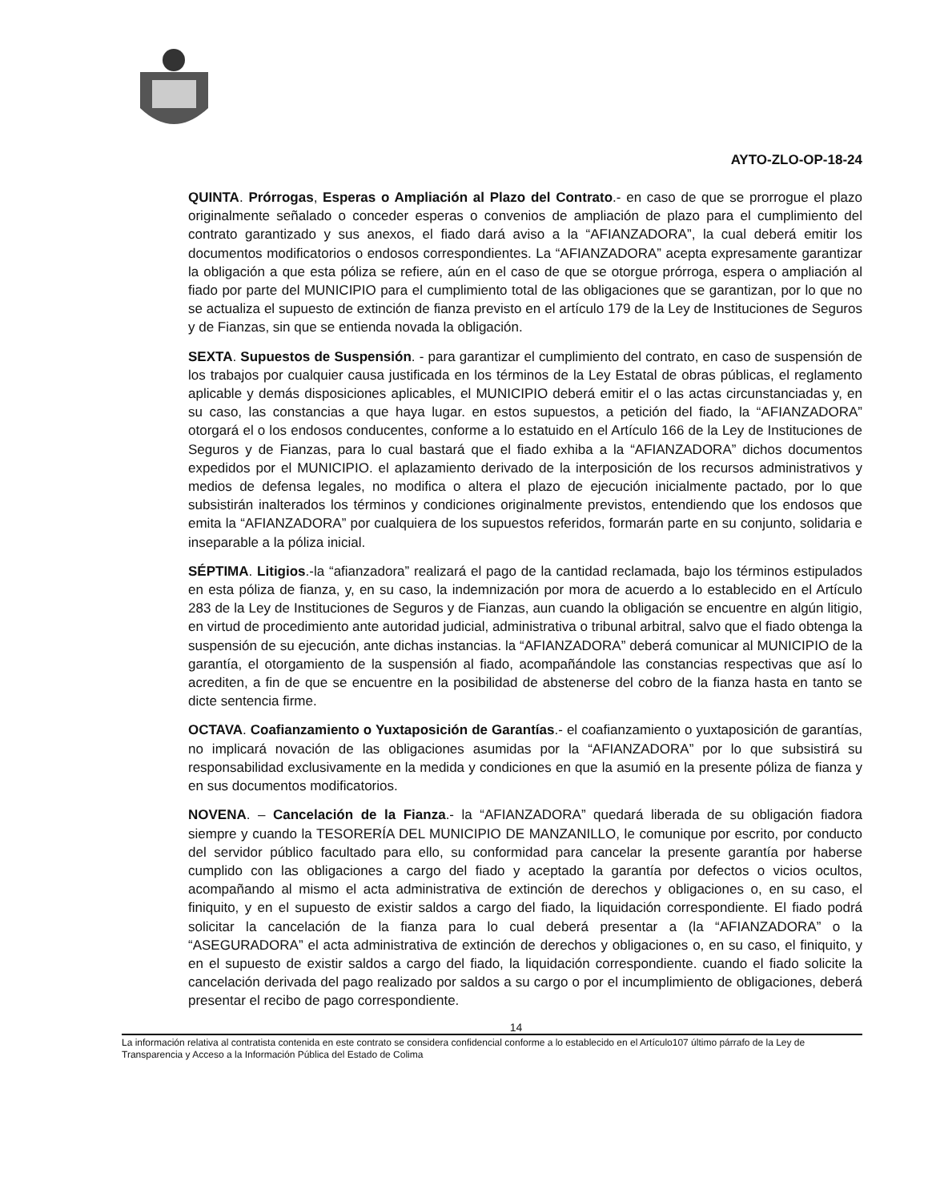AYTO-ZLO-OP-18-24
QUINTA. Prórrogas, Esperas o Ampliación al Plazo del Contrato.- en caso de que se prorrogue el plazo originalmente señalado o conceder esperas o convenios de ampliación de plazo para el cumplimiento del contrato garantizado y sus anexos, el fiado dará aviso a la “AFIANZADORA”, la cual deberá emitir los documentos modificatorios o endosos correspondientes. La “AFIANZADORA” acepta expresamente garantizar la obligación a que esta póliza se refiere, aún en el caso de que se otorgue prórroga, espera o ampliación al fiado por parte del MUNICIPIO para el cumplimiento total de las obligaciones que se garantizan, por lo que no se actualiza el supuesto de extinción de fianza previsto en el artículo 179 de la Ley de Instituciones de Seguros y de Fianzas, sin que se entienda novada la obligación.
SEXTA. Supuestos de Suspensión. - para garantizar el cumplimiento del contrato, en caso de suspensión de los trabajos por cualquier causa justificada en los términos de la Ley Estatal de obras públicas, el reglamento aplicable y demás disposiciones aplicables, el MUNICIPIO deberá emitir el o las actas circunstanciadas y, en su caso, las constancias a que haya lugar. en estos supuestos, a petición del fiado, la “AFIANZADORA” otorgará el o los endosos conducentes, conforme a lo estatuido en el Artículo 166 de la Ley de Instituciones de Seguros y de Fianzas, para lo cual bastará que el fiado exhiba a la “AFIANZADORA” dichos documentos expedidos por el MUNICIPIO. el aplazamiento derivado de la interposición de los recursos administrativos y medios de defensa legales, no modifica o altera el plazo de ejecución inicialmente pactado, por lo que subsistirán inalterados los términos y condiciones originalmente previstos, entendiendo que los endosos que emita la “AFIANZADORA” por cualquiera de los supuestos referidos, formarán parte en su conjunto, solidaria e inseparable a la póliza inicial.
SÉPTIMA. Litigios.-la “afianzadora” realizará el pago de la cantidad reclamada, bajo los términos estipulados en esta póliza de fianza, y, en su caso, la indemnización por mora de acuerdo a lo establecido en el Artículo 283 de la Ley de Instituciones de Seguros y de Fianzas, aun cuando la obligación se encuentre en algún litigio, en virtud de procedimiento ante autoridad judicial, administrativa o tribunal arbitral, salvo que el fiado obtenga la suspensión de su ejecución, ante dichas instancias. la “AFIANZADORA” deberá comunicar al MUNICIPIO de la garantía, el otorgamiento de la suspensión al fiado, acompañándole las constancias respectivas que así lo acrediten, a fin de que se encuentre en la posibilidad de abstenerse del cobro de la fianza hasta en tanto se dicte sentencia firme.
OCTAVA. Coafianzamiento o Yuxtaposición de Garantías.- el coafianzamiento o yuxtaposición de garantías, no implicará novación de las obligaciones asumidas por la “AFIANZADORA” por lo que subsistirá su responsabilidad exclusivamente en la medida y condiciones en que la asumió en la presente póliza de fianza y en sus documentos modificatorios.
NOVENA. – Cancelación de la Fianza.- la “AFIANZADORA” quedará liberada de su obligación fiadora siempre y cuando la TESORERÍA DEL MUNICIPIO DE MANZANILLO, le comunique por escrito, por conducto del servidor público facultado para ello, su conformidad para cancelar la presente garantía por haberse cumplido con las obligaciones a cargo del fiado y aceptado la garantía por defectos o vicios ocultos, acompañando al mismo el acta administrativa de extinción de derechos y obligaciones o, en su caso, el finiquito, y en el supuesto de existir saldos a cargo del fiado, la liquidación correspondiente. El fiado podrá solicitar la cancelación de la fianza para lo cual deberá presentar a (la “AFIANZADORA” o la “ASEGURADORA” el acta administrativa de extinción de derechos y obligaciones o, en su caso, el finiquito, y en el supuesto de existir saldos a cargo del fiado, la liquidación correspondiente. cuando el fiado solicite la cancelación derivada del pago realizado por saldos a su cargo o por el incumplimiento de obligaciones, deberá presentar el recibo de pago correspondiente.
14
La información relativa al contratista contenida en este contrato se considera confidencial conforme a lo establecido en el Artículo107 último párrafo de la Ley de Transparencia y Acceso a la Información Pública del Estado de Colima